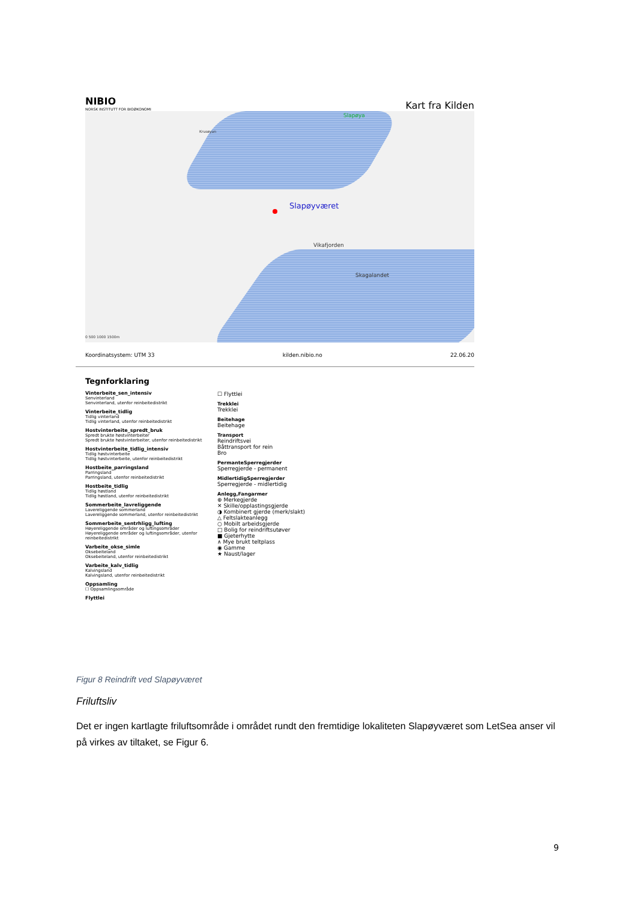NIBIO
NORSK INSTITUTT FOR BIOØKONOMI
Kart fra Kilden
Slapøya
Slapøyværet
Vikafjorden
Skagalandet
Krusøyan
0 500 1000 1500m
Koordinatsystem: UTM 33 kilden.nibio.no 22.06.20
Tegnforklaring
Vinterbeite_sen_intensiv
Senvinterland
Senvinterland, utenfor reinbeitedistrikt
Vinterbeite_tidlig
Tidlig vinterland
Tidlig vinterland, utenfor reinbeitedistrikt
Hostvinterbeite_spredt_bruk
Spredt brukte høstvinterbeiter
Spredt brukte høstvinterbeiter, utenfor reinbeitedistrikt
Hostvinterbeite_tidlig_intensiv
Tidlig høstvinterbeite
Tidlig høstvinterbeite, utenfor reinbeitedistrikt
Hostbeite_parringsland
Parringsland
Parringsland, utenfor reinbeitedistrikt
Hostbeite_tidlig
Tidlig høstland
Tidlig høstland, utenfor reinbeitedistrikt
Sommerbeite_lavreliggende
Lavereliggende sommerland
Lavereliggende sommerland, utenfor reinbeitedistrikt
Sommerbeite_sentrhligg_lufting
Høyereliggende områder og luftingsområder
Høyereliggende områder og luftingsområder, utenfor reinbeitedistrikt
Varbeite_okse_simle
Oksebeiteland
Oksebeiteland, utenfor reinbeitedistrikt
Varbeite_kalv_tidlig
Kalvingsland
Kalvingsland, utenfor reinbeitedistrikt
Oppsamling
☐ Oppsamlingsområde
Flyttlei
☐ Flyttlei
Trekklei
Trekklei
Beitehage
Beitehage
Transport
Reindriftsvei
Båttransport for rein
Bro
PermanteSperregjerder
Sperregjerde - permanent
MidlertidigSperregjerder
Sperregjerde - midlertidig
Anlegg,Fangarmer
⊕ Merkegjerde
✕ Skille/opplastingsgjerde
◑ Kombinert gjerde (merk/slakt)
△ Feltslakteanlegg
○ Mobilt arbeidsgjerde
□ Bolig for reindriftsutøver
■ Gjeterhytte
∧ Mye brukt teltplass
◉ Gamme
★ Naust/lager
Figur 8 Reindrift ved Slapøyværet
Friluftsliv
Det er ingen kartlagte friluftsområde i området rundt den fremtidige lokaliteten Slapøyværet som LetSea anser vil på virkes av tiltaket, se Figur 6.
9